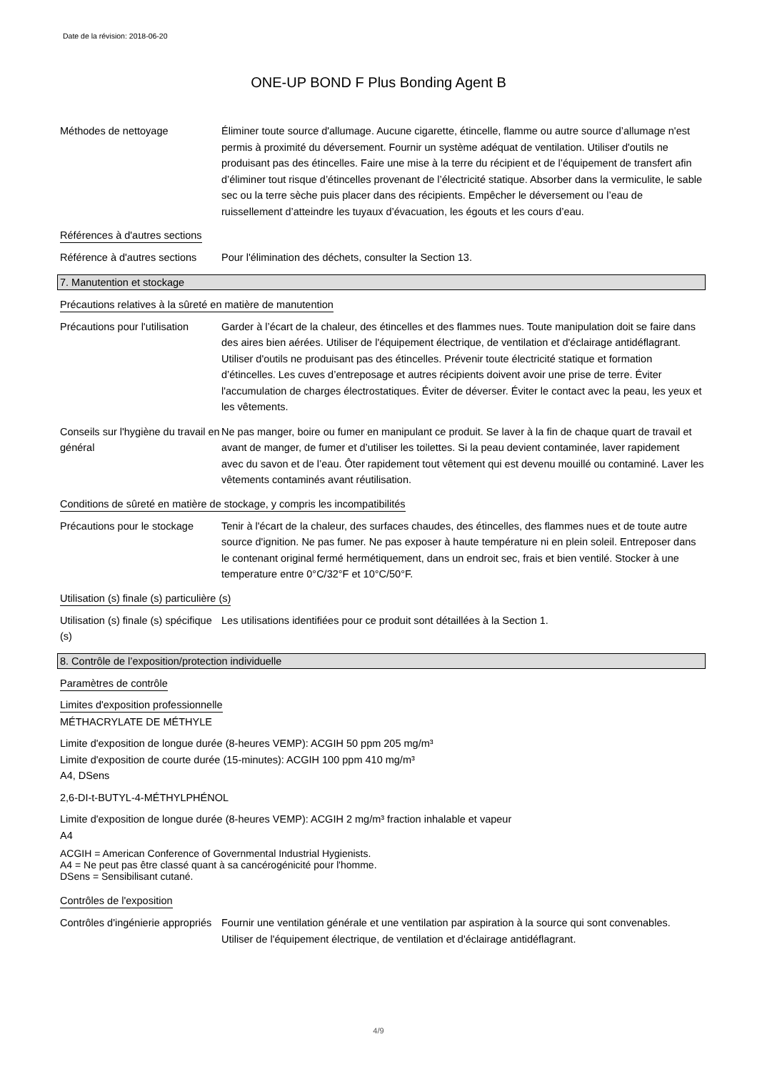Date de la révision: 2018-06-20
ONE-UP BOND F Plus Bonding Agent B
Méthodes de nettoyage Éliminer toute source d'allumage. Aucune cigarette, étincelle, flamme ou autre source d’allumage n'est permis à proximité du déversement. Fournir un système adéquat de ventilation. Utiliser d'outils ne produisant pas des étincelles. Faire une mise à la terre du récipient et de l’équipement de transfert afin d’éliminer tout risque d’étincelles provenant de l’électricité statique. Absorber dans la vermiculite, le sable sec ou la terre sèche puis placer dans des récipients. Empêcher le déversement ou l’eau de ruissellement d’atteindre les tuyaux d’évacuation, les égouts et les cours d’eau.
Références à d'autres sections
Référence à d'autres sections
Pour l'élimination des déchets, consulter la Section 13.
7. Manutention et stockage
Précautions relatives à la sûreté en matière de manutention
Précautions pour l'utilisation
Garder à l’écart de la chaleur, des étincelles et des flammes nues. Toute manipulation doit se faire dans des aires bien aérées. Utiliser de l'équipement électrique, de ventilation et d'éclairage antidéflagrant. Utiliser d'outils ne produisant pas des étincelles. Prévenir toute électricité statique et formation d’étincelles. Les cuves d’entreposage et autres récipients doivent avoir une prise de terre. Éviter l'accumulation de charges électrostatiques. Éviter de déverser. Éviter le contact avec la peau, les yeux et les vêtements.
Conseils sur l'hygiène du travail en général
Ne pas manger, boire ou fumer en manipulant ce produit. Se laver à la fin de chaque quart de travail et avant de manger, de fumer et d’utiliser les toilettes. Si la peau devient contaminée, laver rapidement avec du savon et de l’eau. Ôter rapidement tout vêtement qui est devenu mouillé ou contaminé. Laver les vêtements contaminés avant réutilisation.
Conditions de sûreté en matière de stockage, y compris les incompatibilités
Précautions pour le stockage
Tenir à l'écart de la chaleur, des surfaces chaudes, des étincelles, des flammes nues et de toute autre source d'ignition. Ne pas fumer. Ne pas exposer à haute température ni en plein soleil. Entreposer dans le contenant original fermé hermétiquement, dans un endroit sec, frais et bien ventilé. Stocker à une temperature entre 0°C/32°F et 10°C/50°F.
Utilisation (s) finale (s) particulière (s)
Utilisation (s) finale (s) spécifique (s)
Les utilisations identifiées pour ce produit sont détaillées à la Section 1.
8. Contrôle de l’exposition/protection individuelle
Paramètres de contrôle
Limites d'exposition professionnelle
MÉTHACRYLATE DE MÉTHYLE
Limite d'exposition de longue durée (8-heures VEMP): ACGIH 50 ppm 205 mg/m³
Limite d'exposition de courte durée (15-minutes): ACGIH 100 ppm 410 mg/m³
A4, DSens
2,6-DI-t-BUTYL-4-MÉTHYLPHÉNOL
Limite d'exposition de longue durée (8-heures VEMP): ACGIH 2 mg/m³ fraction inhalable et vapeur
A4
ACGIH = American Conference of Governmental Industrial Hygienists.
A4 = Ne peut pas être classé quant à sa cancérogénicité pour l'homme.
DSens = Sensibilisant cutané.
Contrôles de l'exposition
Contrôles d'ingénierie appropriés
Fournir une ventilation générale et une ventilation par aspiration à la source qui sont convenables. Utiliser de l'équipement électrique, de ventilation et d'éclairage antidéflagrant.
4/9